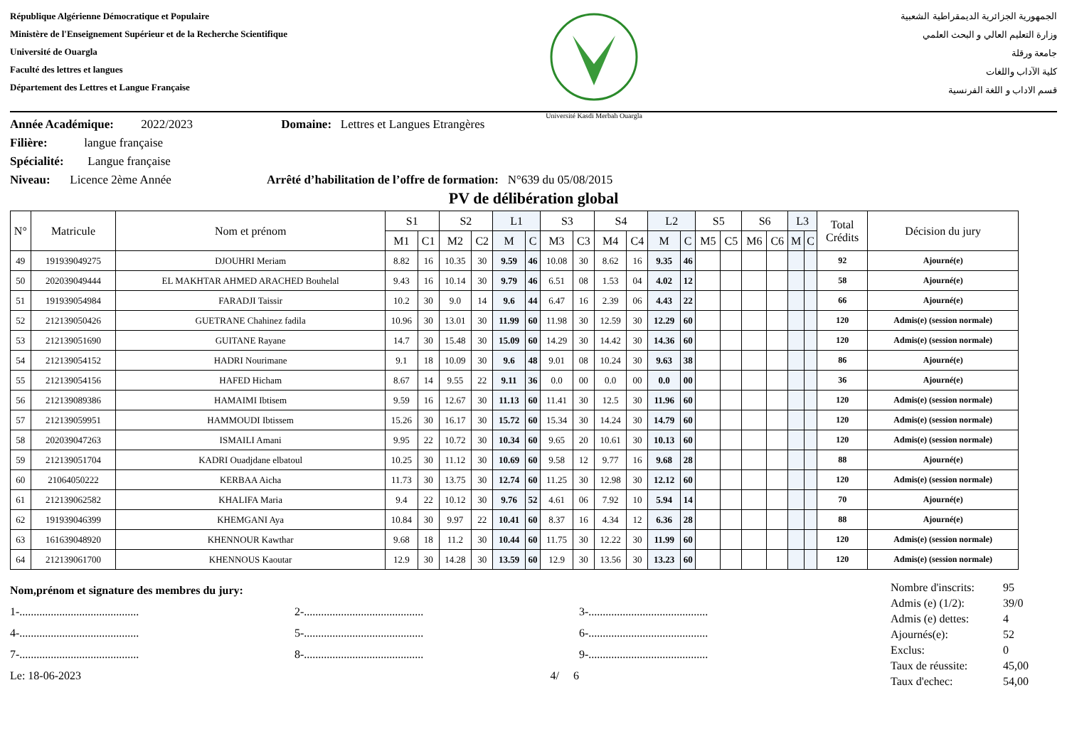République Algérienne Démocratique et Populaire
Ministère de l'Enseignement Supérieur et de la Recherche Scientifique
Université de Ouargla
Faculté des lettres et langues
Département des Lettres et Langue Française
Université Kasdi Merbah Ouargla
الجمهورية الجزائرية الديمقراطية الشعبية
وزارة التعليم العالي و البحث العلمي
جامعة ورقلة
كلية الآداب واللغات
قسم الاداب و اللغة الفرنسية
Année Académique: 2022/2023 Domaine: Lettres et Langues Etrangères
Filière: langue française
Spécialité: Langue française
Niveau: Licence 2ème Année Arrêté d’habilitation de l’offre de formation: N°639 du 05/08/2015
PV de délibération global
| N° | Matricule | Nom et prénom | S1 | | S2 | | L1 | | S3 | | S4 | | L2 | | S5 | | S6 | | L3 | | Total Crédits | Décision du jury |
| --- | --- | --- | --- | --- | --- | --- | --- | --- | --- | --- | --- | --- | --- | --- | --- | --- | --- | --- | --- | --- | --- | --- |
| | | | M1 | C1 | M2 | C2 | M | C | M3 | C3 | M4 | C4 | M | C | M5 | C5 | M6 | C6 | M | C | | |
| 49 | 191939049275 | DJOUHRI Meriam | 8.82 | 16 | 10.35 | 30 | 9.59 | 46 | 10.08 | 30 | 8.62 | 16 | 9.35 | 46 | | | | | | | 92 | Ajourné(e) |
| 50 | 202039049444 | EL MAKHTAR AHMED ARACHED Bouhelal | 9.43 | 16 | 10.14 | 30 | 9.79 | 46 | 6.51 | 08 | 1.53 | 04 | 4.02 | 12 | | | | | | | 58 | Ajourné(e) |
| 51 | 191939054984 | FARADJI Taissir | 10.2 | 30 | 9.0 | 14 | 9.6 | 44 | 6.47 | 16 | 2.39 | 06 | 4.43 | 22 | | | | | | | 66 | Ajourné(e) |
| 52 | 212139050426 | GUETRANE Chahinez fadila | 10.96 | 30 | 13.01 | 30 | 11.99 | 60 | 11.98 | 30 | 12.59 | 30 | 12.29 | 60 | | | | | | | 120 | Admis(e) (session normale) |
| 53 | 212139051690 | GUITANE Rayane | 14.7 | 30 | 15.48 | 30 | 15.09 | 60 | 14.29 | 30 | 14.42 | 30 | 14.36 | 60 | | | | | | | 120 | Admis(e) (session normale) |
| 54 | 212139054152 | HADRI Nourimane | 9.1 | 18 | 10.09 | 30 | 9.6 | 48 | 9.01 | 08 | 10.24 | 30 | 9.63 | 38 | | | | | | | 86 | Ajourné(e) |
| 55 | 212139054156 | HAFED Hicham | 8.67 | 14 | 9.55 | 22 | 9.11 | 36 | 0.0 | 00 | 0.0 | 00 | 0.0 | 00 | | | | | | | 36 | Ajourné(e) |
| 56 | 212139089386 | HAMAIMI Ibtisem | 9.59 | 16 | 12.67 | 30 | 11.13 | 60 | 11.41 | 30 | 12.5 | 30 | 11.96 | 60 | | | | | | | 120 | Admis(e) (session normale) |
| 57 | 212139059951 | HAMMOUDI Ibtissem | 15.26 | 30 | 16.17 | 30 | 15.72 | 60 | 15.34 | 30 | 14.24 | 30 | 14.79 | 60 | | | | | | | 120 | Admis(e) (session normale) |
| 58 | 202039047263 | ISMAILI Amani | 9.95 | 22 | 10.72 | 30 | 10.34 | 60 | 9.65 | 20 | 10.61 | 30 | 10.13 | 60 | | | | | | | 120 | Admis(e) (session normale) |
| 59 | 212139051704 | KADRI Ouadjdane elbatoul | 10.25 | 30 | 11.12 | 30 | 10.69 | 60 | 9.58 | 12 | 9.77 | 16 | 9.68 | 28 | | | | | | | 88 | Ajourné(e) |
| 60 | 21064050222 | KERBAA Aicha | 11.73 | 30 | 13.75 | 30 | 12.74 | 60 | 11.25 | 30 | 12.98 | 30 | 12.12 | 60 | | | | | | | 120 | Admis(e) (session normale) |
| 61 | 212139062582 | KHALIFA Maria | 9.4 | 22 | 10.12 | 30 | 9.76 | 52 | 4.61 | 06 | 7.92 | 10 | 5.94 | 14 | | | | | | | 70 | Ajourné(e) |
| 62 | 191939046399 | KHEMGANI Aya | 10.84 | 30 | 9.97 | 22 | 10.41 | 60 | 8.37 | 16 | 4.34 | 12 | 6.36 | 28 | | | | | | | 88 | Ajourné(e) |
| 63 | 161639048920 | KHENNOUR Kawthar | 9.68 | 18 | 11.2 | 30 | 10.44 | 60 | 11.75 | 30 | 12.22 | 30 | 11.99 | 60 | | | | | | | 120 | Admis(e) (session normale) |
| 64 | 212139061700 | KHENNOUS Kaoutar | 12.9 | 30 | 14.28 | 30 | 13.59 | 60 | 12.9 | 30 | 13.56 | 30 | 13.23 | 60 | | | | | | | 120 | Admis(e) (session normale) |
Nom,prénom et signature des membres du jury:
1-.......................................... 2-.......................................... 3-..........................................
4-.......................................... 5-.......................................... 6-..........................................
7-.......................................... 8-.......................................... 9-..........................................
Le: 18-06-2023 4/ 6
| Nombre d'inscrits: | 95 |
| Admis (e) (1/2): | 39/0 |
| Admis (e) dettes: | 4 |
| Ajournés(e): | 52 |
| Exclus: | 0 |
| Taux de réussite: | 45,00 |
| Taux d'echec: | 54,00 |